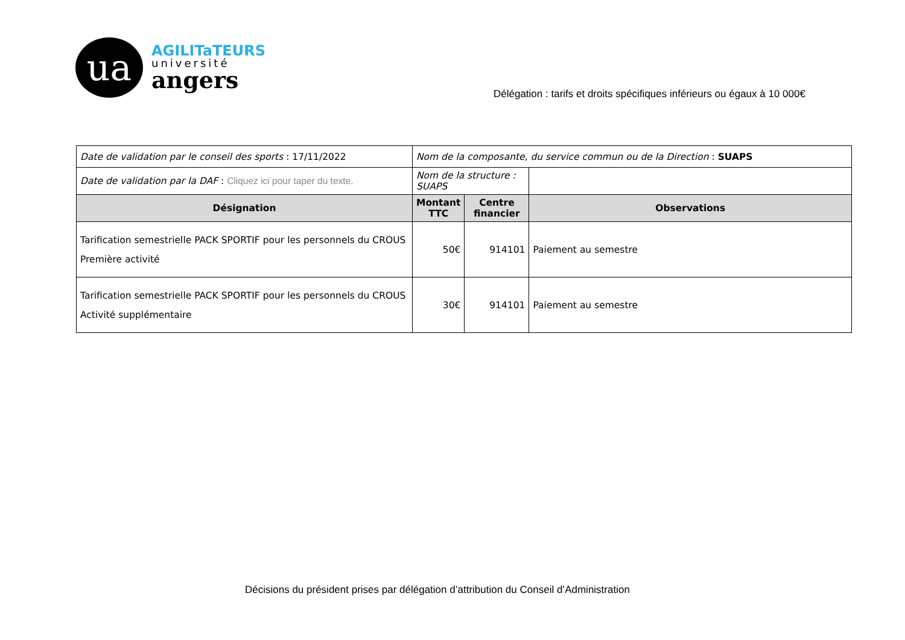ua
AGILITaTEURS
université
angers
Délégation : tarifs et droits spécifiques inférieurs ou égaux à 10 000€
| Date de validation par le conseil des sports : 17/11/2022 | Nom de la composante, du service commun ou de la Direction : SUAPS | | |
| Date de validation par la DAF : Cliquez ici pour taper du texte. | Nom de la structure : SUAPS | | |
| Désignation | Montant TTC | Centre financier | Observations |
| Tarification semestrielle PACK SPORTIF pour les personnels du CROUS Première activité | 50€ | 914101 | Paiement au semestre |
| Tarification semestrielle PACK SPORTIF pour les personnels du CROUS Activité supplémentaire | 30€ | 914101 | Paiement au semestre |
Décisions du président prises par délégation d’attribution du Conseil d’Administration